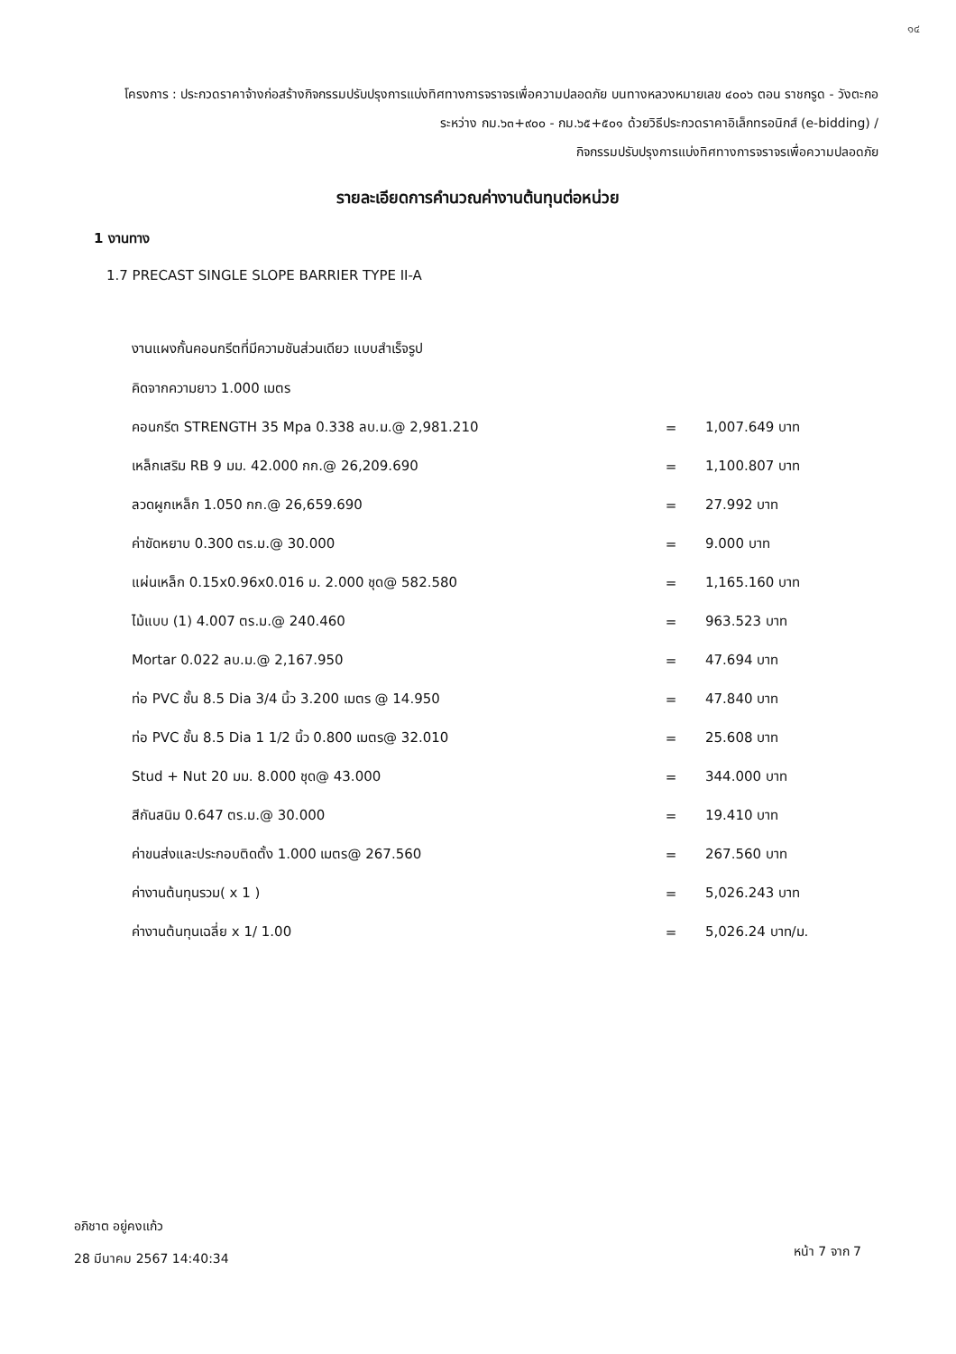๑๔
โครงการ : ประกวดราคาจ้างก่อสร้างกิจกรรมปรับปรุงการแบ่งทิศทางการจราจรเพื่อความปลอดภัย บนทางหลวงหมายเลข ๔๐๐๖ ตอน ราชกรูด - วังตะกอ ระหว่าง กม.๖๓+๙๐๐ - กม.๖๕+๕๐๑ ด้วยวิธีประกวดราคาอิเล็กทรอนิกส์ (e-bidding) /
กิจกรรมปรับปรุงการแบ่งทิศทางการจราจรเพื่อความปลอดภัย
รายละเอียดการคำนวณค่างานต้นทุนต่อหน่วย
1 งานทาง
1.7 PRECAST SINGLE SLOPE BARRIER TYPE II-A
งานแผงกั้นคอนกรีตที่มีความชันส่วนเดียว แบบสำเร็จรูป
คิดจากความยาว 1.000 เมตร
| คอนกรีต STRENGTH 35 Mpa 0.338 ลบ.ม.@ 2,981.210 | = | 1,007.649 บาท |
| เหล็กเสริม RB 9 มม. 42.000 กก.@ 26,209.690 | = | 1,100.807 บาท |
| ลวดผูกเหล็ก 1.050 กก.@ 26,659.690 | = | 27.992 บาท |
| ค่าขัดหยาบ 0.300 ตร.ม.@ 30.000 | = | 9.000 บาท |
| แผ่นเหล็ก 0.15x0.96x0.016 ม. 2.000 ชุด@ 582.580 | = | 1,165.160 บาท |
| ไม้แบบ (1) 4.007 ตร.ม.@ 240.460 | = | 963.523 บาท |
| Mortar 0.022 ลบ.ม.@ 2,167.950 | = | 47.694 บาท |
| ท่อ PVC ชั้น 8.5 Dia 3/4 นิ้ว 3.200 เมตร @ 14.950 | = | 47.840 บาท |
| ท่อ PVC ชั้น 8.5 Dia 1 1/2 นิ้ว 0.800 เมตร@ 32.010 | = | 25.608 บาท |
| Stud + Nut 20 มม. 8.000 ชุด@ 43.000 | = | 344.000 บาท |
| สีกันสนิม 0.647 ตร.ม.@ 30.000 | = | 19.410 บาท |
| ค่าขนส่งและประกอบติดตั้ง 1.000 เมตร@ 267.560 | = | 267.560 บาท |
| ค่างานต้นทุนรวม( x 1 ) | = | 5,026.243 บาท |
| ค่างานต้นทุนเฉลี่ย x 1/ 1.00 | = | 5,026.24 บาท/ม. |
อภิชาต อยู่คงแก้ว
28 มีนาคม 2567 14:40:34
หน้า 7 จาก 7